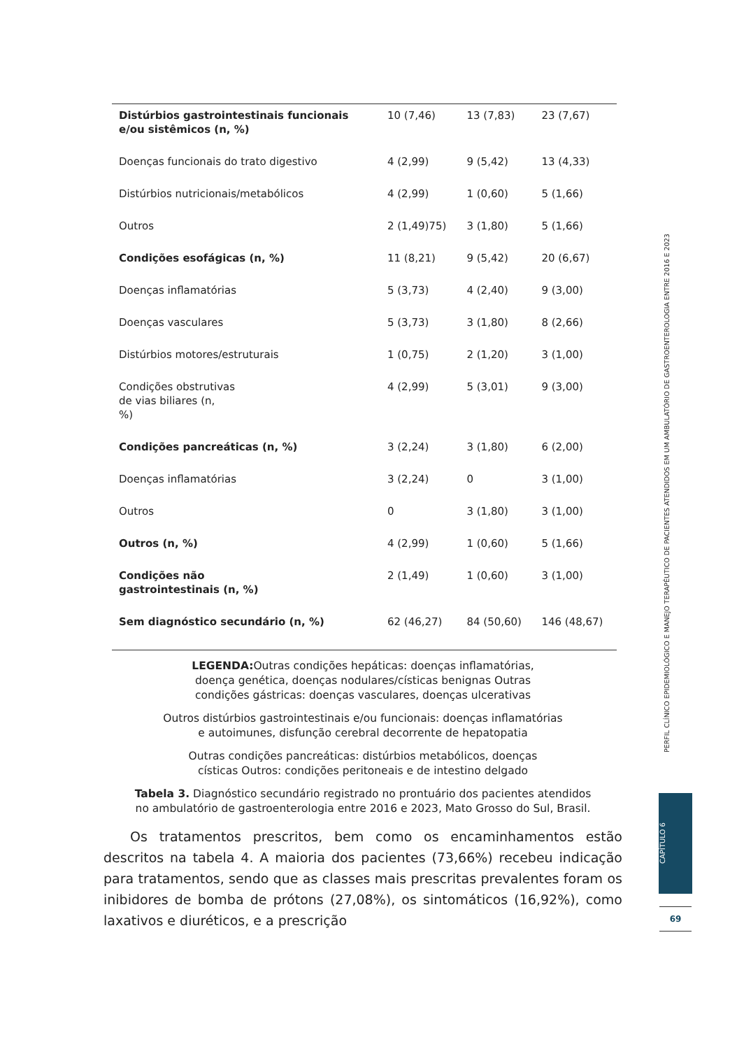| Distúrbios gastrointestinais funcionais e/ou sistêmicos (n, %) | 10 (7,46) | 13 (7,83) | 23 (7,67) |
| Doenças funcionais do trato digestivo | 4 (2,99) | 9 (5,42) | 13 (4,33) |
| Distúrbios nutricionais/metabólicos | 4 (2,99) | 1 (0,60) | 5 (1,66) |
| Outros | 2 (1,49)75) | 3 (1,80) | 5 (1,66) |
| Condições esofágicas (n, %) | 11 (8,21) | 9 (5,42) | 20 (6,67) |
| Doenças inflamatórias | 5 (3,73) | 4 (2,40) | 9 (3,00) |
| Doenças vasculares | 5 (3,73) | 3 (1,80) | 8 (2,66) |
| Distúrbios motores/estruturais | 1 (0,75) | 2 (1,20) | 3 (1,00) |
| Condições obstrutivas de vias biliares (n, %) | 4 (2,99) | 5 (3,01) | 9 (3,00) |
| Condições pancreáticas (n, %) | 3 (2,24) | 3 (1,80) | 6 (2,00) |
| Doenças inflamatórias | 3 (2,24) | 0 | 3 (1,00) |
| Outros | 0 | 3 (1,80) | 3 (1,00) |
| Outros (n, %) | 4 (2,99) | 1 (0,60) | 5 (1,66) |
| Condições não gastrointestinais (n, %) | 2 (1,49) | 1 (0,60) | 3 (1,00) |
| Sem diagnóstico secundário (n, %) | 62 (46,27) | 84 (50,60) | 146 (48,67) |
LEGENDA: Outras condições hepáticas: doenças inflamatórias,
doença genética, doenças nodulares/císticas benignas Outras
condições gástricas: doenças vasculares, doenças ulcerativas
Outros distúrbios gastrointestinais e/ou funcionais: doenças inflamatórias
e autoimunes, disfunção cerebral decorrente de hepatopatia
Outras condições pancreáticas: distúrbios metabólicos, doenças
císticas Outros: condições peritoneais e de intestino delgado
Tabela 3. Diagnóstico secundário registrado no prontuário dos pacientes atendidos
no ambulatório de gastroenterologia entre 2016 e 2023, Mato Grosso do Sul, Brasil.
Os tratamentos prescritos, bem como os encaminhamentos estão descritos na tabela 4. A maioria dos pacientes (73,66%) recebeu indicação para tratamentos, sendo que as classes mais prescritas prevalentes foram os inibidores de bomba de prótons (27,08%), os sintomáticos (16,92%), como laxativos e diuréticos, e a prescrição
PERFIL CLÍNICO EPIDEMIOLÓGICO E MANEJO TERAPÊUTICO DE PACIENTES ATENDIDOS EM UM AMBULATÓRIO DE GASTROENTEROLOGIA ENTRE 2016 E 2023
CAPÍTULO 6
69